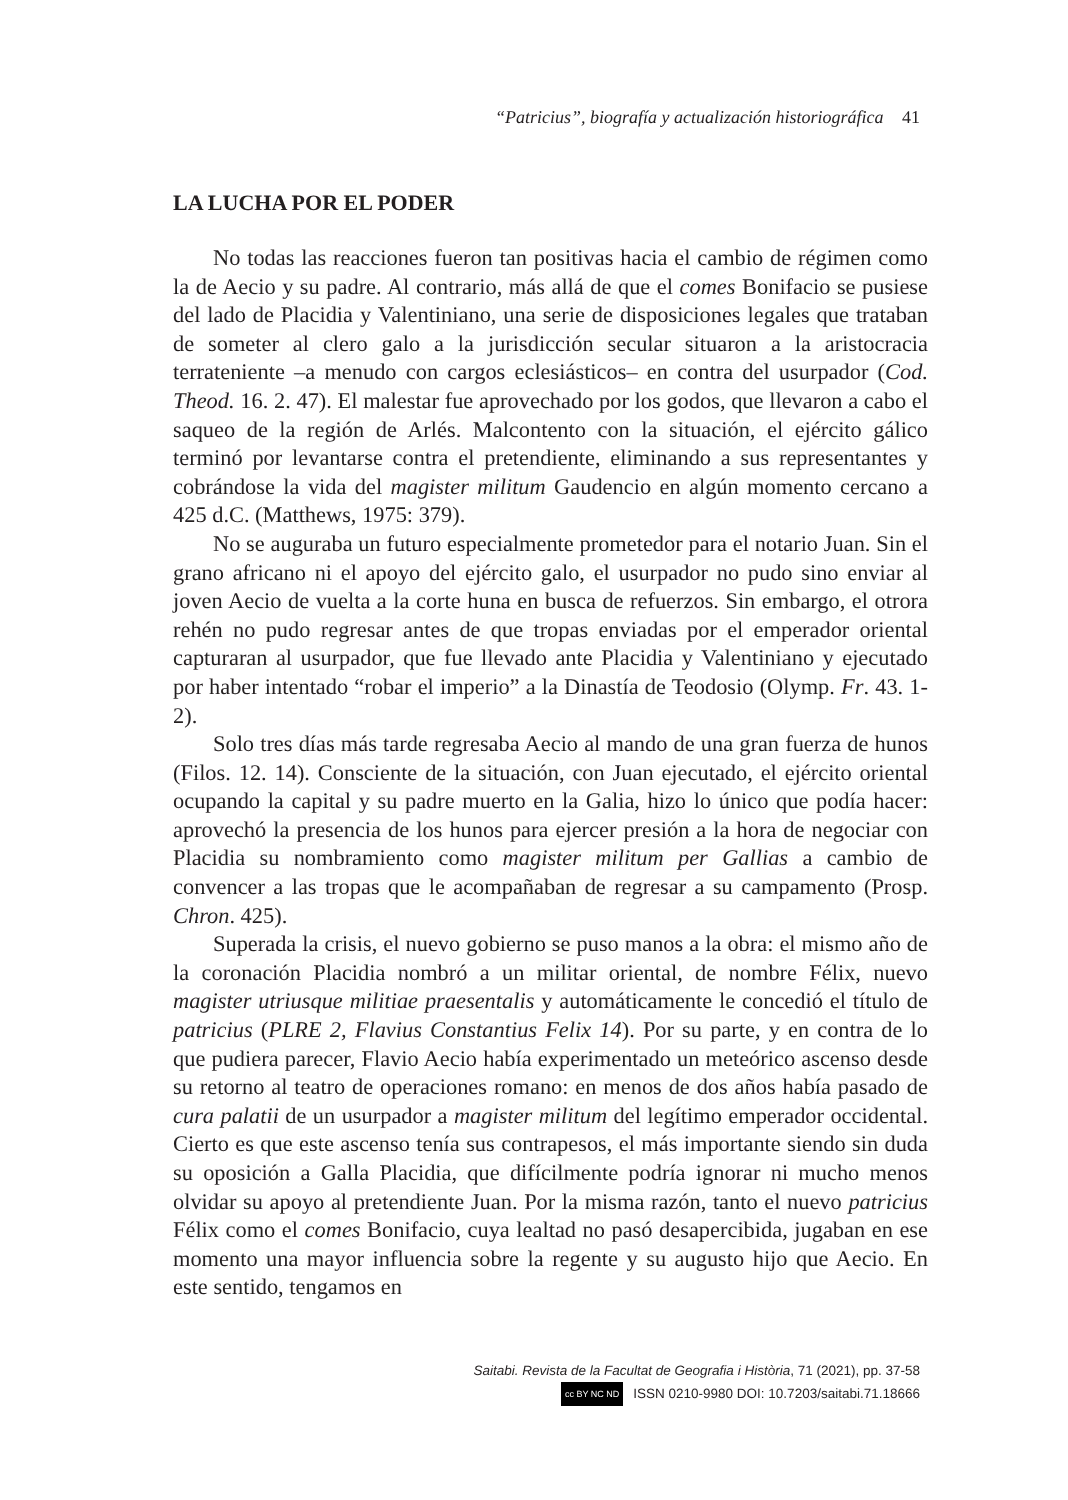“Patricius”, biografía y actualización historiográfica 41
LA LUCHA POR EL PODER
No todas las reacciones fueron tan positivas hacia el cambio de régimen como la de Aecio y su padre. Al contrario, más allá de que el comes Bonifacio se pusiese del lado de Placidia y Valentiniano, una serie de disposiciones legales que trataban de someter al clero galo a la jurisdicción secular situaron a la aristocracia terrateniente –a menudo con cargos eclesiásticos– en contra del usurpador (Cod. Theod. 16. 2. 47). El malestar fue aprovechado por los godos, que llevaron a cabo el saqueo de la región de Arlés. Malcontento con la situación, el ejército gálico terminó por levantarse contra el pretendiente, eliminando a sus representantes y cobrándose la vida del magister militum Gaudencio en algún momento cercano a 425 d.C. (Matthews, 1975: 379).
No se auguraba un futuro especialmente prometedor para el notario Juan. Sin el grano africano ni el apoyo del ejército galo, el usurpador no pudo sino enviar al joven Aecio de vuelta a la corte huna en busca de refuerzos. Sin embargo, el otrora rehén no pudo regresar antes de que tropas enviadas por el emperador oriental capturaran al usurpador, que fue llevado ante Placidia y Valentiniano y ejecutado por haber intentado “robar el imperio” a la Dinastía de Teodosio (Olymp. Fr. 43. 1-2).
Solo tres días más tarde regresaba Aecio al mando de una gran fuerza de hunos (Filos. 12. 14). Consciente de la situación, con Juan ejecutado, el ejército oriental ocupando la capital y su padre muerto en la Galia, hizo lo único que podía hacer: aprovechó la presencia de los hunos para ejercer presión a la hora de negociar con Placidia su nombramiento como magister militum per Gallias a cambio de convencer a las tropas que le acompañaban de regresar a su campamento (Prosp. Chron. 425).
Superada la crisis, el nuevo gobierno se puso manos a la obra: el mismo año de la coronación Placidia nombró a un militar oriental, de nombre Félix, nuevo magister utriusque militiae praesentalis y automáticamente le concedió el título de patricius (PLRE 2, Flavius Constantius Felix 14). Por su parte, y en contra de lo que pudiera parecer, Flavio Aecio había experimentado un meteórico ascenso desde su retorno al teatro de operaciones romano: en menos de dos años había pasado de cura palatii de un usurpador a magister militum del legítimo emperador occidental. Cierto es que este ascenso tenía sus contrapesos, el más importante siendo sin duda su oposición a Galla Placidia, que difícilmente podría ignorar ni mucho menos olvidar su apoyo al pretendiente Juan. Por la misma razón, tanto el nuevo patricius Félix como el comes Bonifacio, cuya lealtad no pasó desapercibida, jugaban en ese momento una mayor influencia sobre la regente y su augusto hijo que Aecio. En este sentido, tengamos en
Saitabi. Revista de la Facultat de Geografia i Història, 71 (2021), pp. 37-58
cc BY NC ND ISSN 0210-9980 DOI: 10.7203/saitabi.71.18666